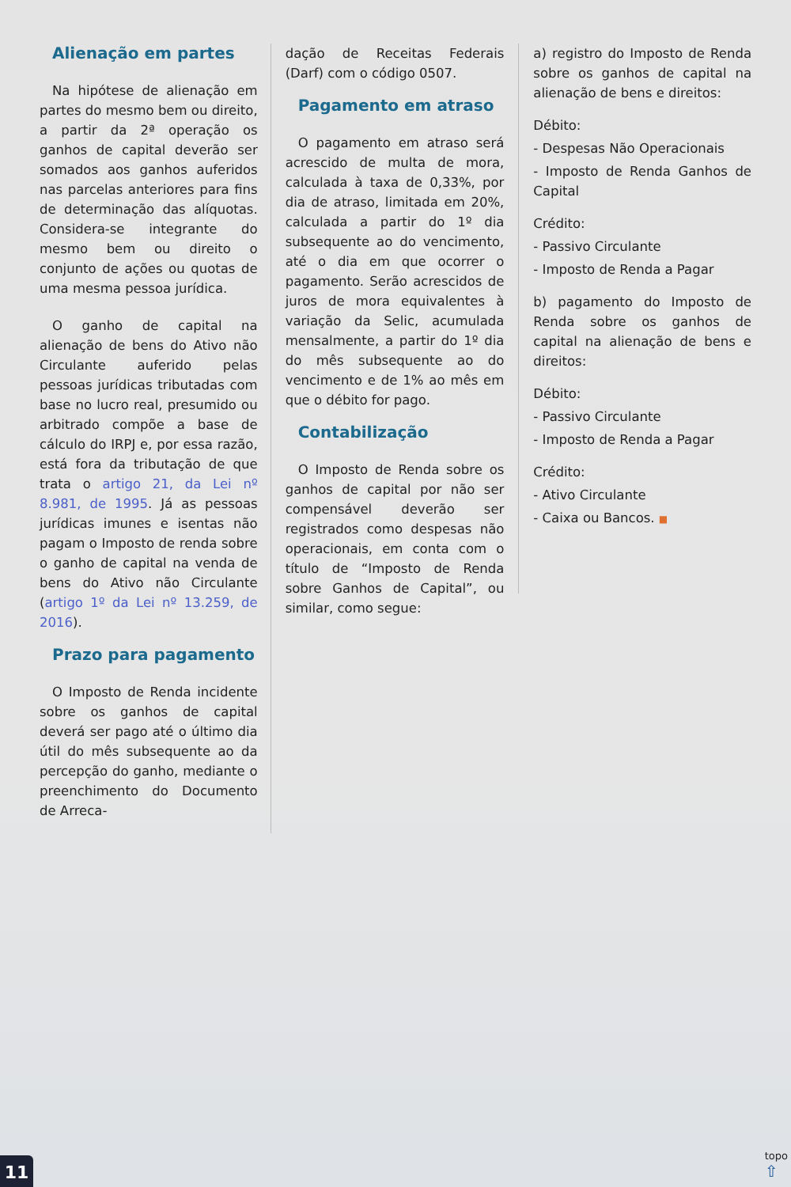Alienação em partes
Na hipótese de alienação em partes do mesmo bem ou direito, a partir da 2ª operação os ganhos de capital deverão ser somados aos ganhos auferidos nas parcelas anteriores para fins de determinação das alíquotas. Considera-se integrante do mesmo bem ou direito o conjunto de ações ou quotas de uma mesma pessoa jurídica.
O ganho de capital na alienação de bens do Ativo não Circulante auferido pelas pessoas jurídicas tributadas com base no lucro real, presumido ou arbitrado compõe a base de cálculo do IRPJ e, por essa razão, está fora da tributação de que trata o artigo 21, da Lei nº 8.981, de 1995. Já as pessoas jurídicas imunes e isentas não pagam o Imposto de renda sobre o ganho de capital na venda de bens do Ativo não Circulante (artigo 1º da Lei nº 13.259, de 2016).
Prazo para pagamento
O Imposto de Renda incidente sobre os ganhos de capital deverá ser pago até o último dia útil do mês subsequente ao da percepção do ganho, mediante o preenchimento do Documento de Arreca-
dação de Receitas Federais (Darf) com o código 0507.
Pagamento em atraso
O pagamento em atraso será acrescido de multa de mora, calculada à taxa de 0,33%, por dia de atraso, limitada em 20%, calculada a partir do 1º dia subsequente ao do vencimento, até o dia em que ocorrer o pagamento. Serão acrescidos de juros de mora equivalentes à variação da Selic, acumulada mensalmente, a partir do 1º dia do mês subsequente ao do vencimento e de 1% ao mês em que o débito for pago.
Contabilização
O Imposto de Renda sobre os ganhos de capital por não ser compensável deverão ser registrados como despesas não operacionais, em conta com o título de “Imposto de Renda sobre Ganhos de Capital”, ou similar, como segue:
a) registro do Imposto de Renda sobre os ganhos de capital na alienação de bens e direitos:
Débito:
- Despesas Não Operacionais
- Imposto de Renda Ganhos de Capital
Crédito:
- Passivo Circulante
- Imposto de Renda a Pagar
b) pagamento do Imposto de Renda sobre os ganhos de capital na alienação de bens e direitos:
Débito:
- Passivo Circulante
- Imposto de Renda a Pagar
Crédito:
- Ativo Circulante
- Caixa ou Bancos. ■
11
topo
⇧